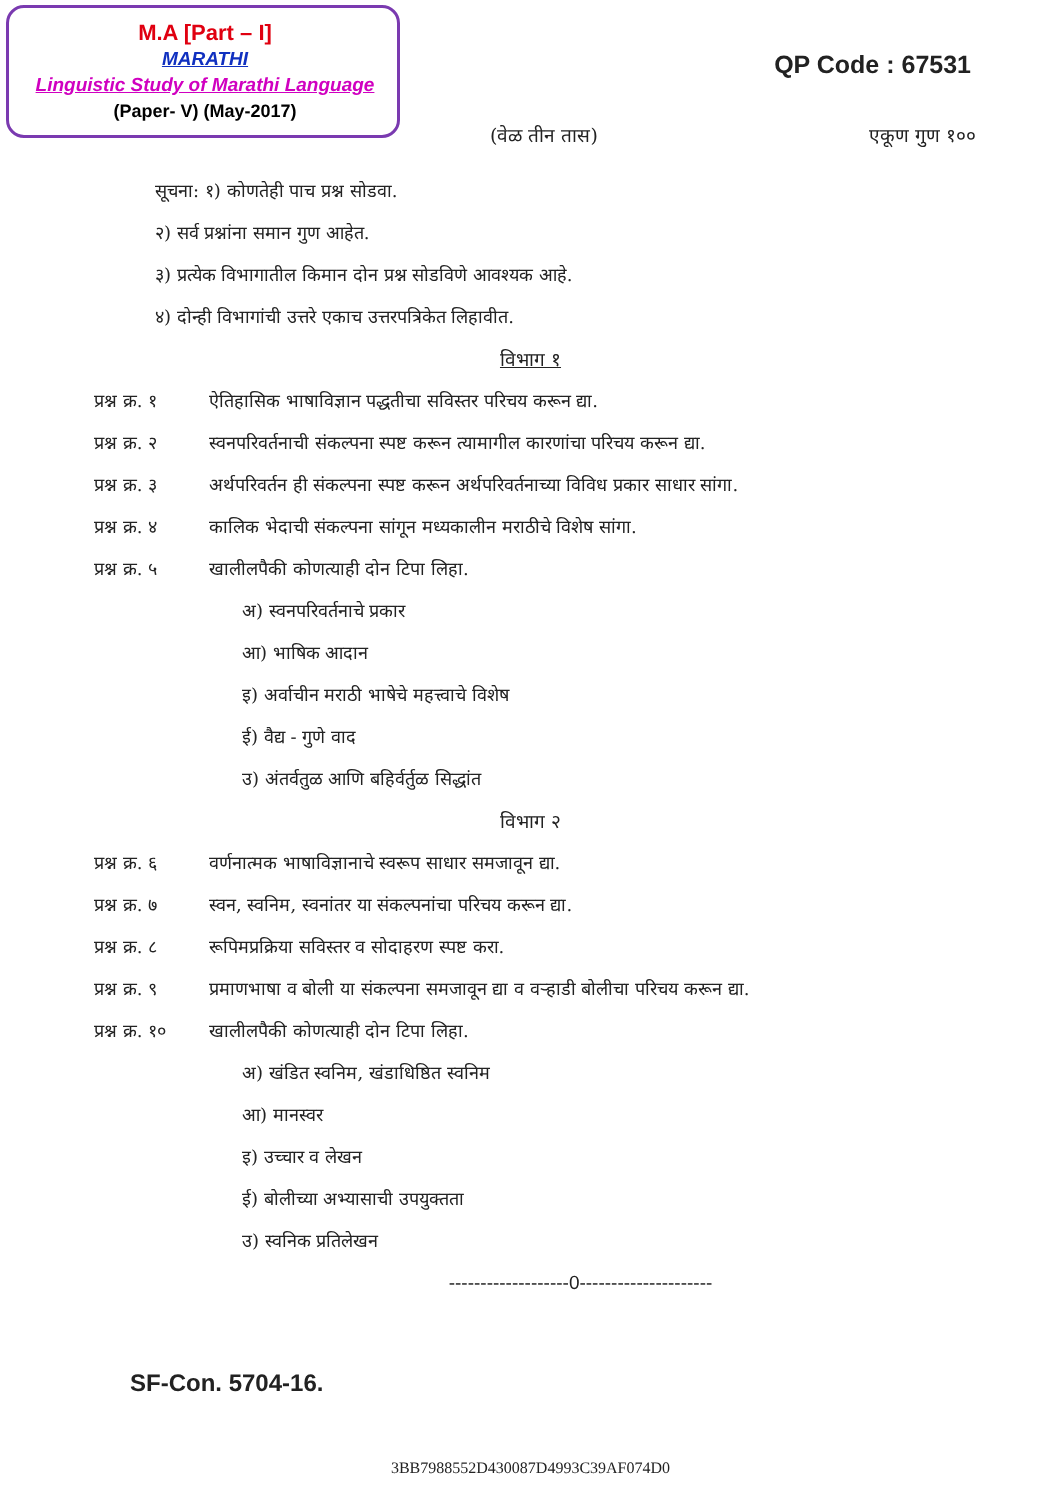M.A [Part – I]
MARATHI
Linguistic Study of Marathi Language
(Paper- V) (May-2017)
QP Code : 67531
(वेळ तीन तास) एकूण गुण १००
सूचना: १) कोणतेही पाच प्रश्न सोडवा.
२) सर्व प्रश्नांना समान गुण आहेत.
३) प्रत्येक विभागातील किमान दोन प्रश्न सोडविणे आवश्यक आहे.
४) दोन्ही विभागांची उत्तरे एकाच उत्तरपत्रिकेत लिहावीत.
विभाग १
प्रश्न क्र. १ ऐतिहासिक भाषाविज्ञान पद्धतीचा सविस्तर परिचय करून द्या.
प्रश्न क्र. २ स्वनपरिवर्तनाची संकल्पना स्पष्ट करून त्यामागील कारणांचा परिचय करून द्या.
प्रश्न क्र. ३ अर्थपरिवर्तन ही संकल्पना स्पष्ट करून अर्थपरिवर्तनाच्या विविध प्रकार साधार सांगा.
प्रश्न क्र. ४ कालिक भेदाची संकल्पना सांगून मध्यकालीन मराठीचे विशेष सांगा.
प्रश्न क्र. ५ खालीलपैकी कोणत्याही दोन टिपा लिहा.
अ) स्वनपरिवर्तनाचे प्रकार
आ) भाषिक आदान
इ) अर्वाचीन मराठी भाषेचे महत्त्वाचे विशेष
ई) वैद्य - गुणे वाद
उ) अंतर्वतुळ आणि बहिर्वर्तुळ सिद्धांत
विभाग २
प्रश्न क्र. ६ वर्णनात्मक भाषाविज्ञानाचे स्वरूप साधार समजावून द्या.
प्रश्न क्र. ७ स्वन, स्वनिम, स्वनांतर या संकल्पनांचा परिचय करून द्या.
प्रश्न क्र. ८ रूपिमप्रक्रिया सविस्तर व सोदाहरण स्पष्ट करा.
प्रश्न क्र. ९ प्रमाणभाषा व बोली या संकल्पना समजावून द्या व वऱ्हाडी बोलीचा परिचय करून द्या.
प्रश्न क्र. १० खालीलपैकी कोणत्याही दोन टिपा लिहा.
अ) खंडित स्वनिम, खंडाधिष्ठित स्वनिम
आ) मानस्वर
इ) उच्चार व लेखन
ई) बोलीच्या अभ्यासाची उपयुक्तता
उ) स्वनिक प्रतिलेखन
-------------------0---------------------
SF-Con. 5704-16.
3BB7988552D430087D4993C39AF074D0